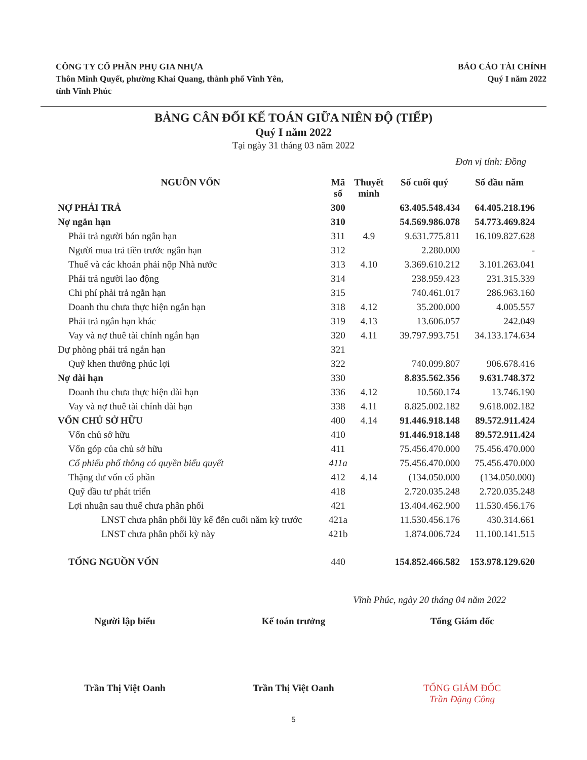CÔNG TY CỔ PHẦN PHỤ GIA NHỰA
Thôn Minh Quyết, phường Khai Quang, thành phố Vĩnh Yên,
tỉnh Vĩnh Phúc
BÁO CÁO TÀI CHÍNH
Quý I năm 2022
BẢNG CÂN ĐỐI KẾ TOÁN GIỮA NIÊN ĐỘ (TIẾP)
Quý I năm 2022
Tại ngày 31 tháng 03 năm 2022
Đơn vị tính: Đồng
| NGUỒN VỐN | Mã số | Thuyết minh | Số cuối quý | Số đầu năm |
| --- | --- | --- | --- | --- |
| NỢ PHẢI TRẢ | 300 | | 63.405.548.434 | 64.405.218.196 |
| Nợ ngắn hạn | 310 | | 54.569.986.078 | 54.773.469.824 |
| Phải trả người bán ngắn hạn | 311 | 4.9 | 9.631.775.811 | 16.109.827.628 |
| Người mua trả tiền trước ngắn hạn | 312 | | 2.280.000 | - |
| Thuế và các khoản phải nộp Nhà nước | 313 | 4.10 | 3.369.610.212 | 3.101.263.041 |
| Phải trả người lao động | 314 | | 238.959.423 | 231.315.339 |
| Chi phí phải trả ngắn hạn | 315 | | 740.461.017 | 286.963.160 |
| Doanh thu chưa thực hiện ngắn hạn | 318 | 4.12 | 35.200.000 | 4.005.557 |
| Phải trả ngắn hạn khác | 319 | 4.13 | 13.606.057 | 242.049 |
| Vay và nợ thuê tài chính ngắn hạn | 320 | 4.11 | 39.797.993.751 | 34.133.174.634 |
| Dự phòng phải trả ngắn hạn | 321 | | | |
| Quỹ khen thưởng phúc lợi | 322 | | 740.099.807 | 906.678.416 |
| Nợ dài hạn | 330 | | 8.835.562.356 | 9.631.748.372 |
| Doanh thu chưa thực hiện dài hạn | 336 | 4.12 | 10.560.174 | 13.746.190 |
| Vay và nợ thuê tài chính dài hạn | 338 | 4.11 | 8.825.002.182 | 9.618.002.182 |
| VỐN CHỦ SỞ HỮU | 400 | 4.14 | 91.446.918.148 | 89.572.911.424 |
| Vốn chủ sở hữu | 410 | | 91.446.918.148 | 89.572.911.424 |
| Vốn góp của chủ sở hữu | 411 | | 75.456.470.000 | 75.456.470.000 |
| Cổ phiếu phổ thông có quyền biểu quyết | 411a | | 75.456.470.000 | 75.456.470.000 |
| Thặng dư vốn cổ phần | 412 | 4.14 | (134.050.000 | (134.050.000) |
| Quỹ đầu tư phát triển | 418 | | 2.720.035.248 | 2.720.035.248 |
| Lợi nhuận sau thuế chưa phân phối | 421 | | 13.404.462.900 | 11.530.456.176 |
| LNST chưa phân phối lũy kế đến cuối năm kỳ trước | 421a | | 11.530.456.176 | 430.314.661 |
| LNST chưa phân phối kỳ này | 421b | | 1.874.006.724 | 11.100.141.515 |
| TỔNG NGUỒN VỐN | 440 | | 154.852.466.582 | 153.978.129.620 |
Vĩnh Phúc, ngày 20 tháng 04 năm 2022
Người lập biểu
Trần Thị Việt Oanh
Kế toán trưởng
Trần Thị Việt Oanh
Tổng Giám đốc
TỔNG GIÁM ĐỐC
Trần Đặng Công
5